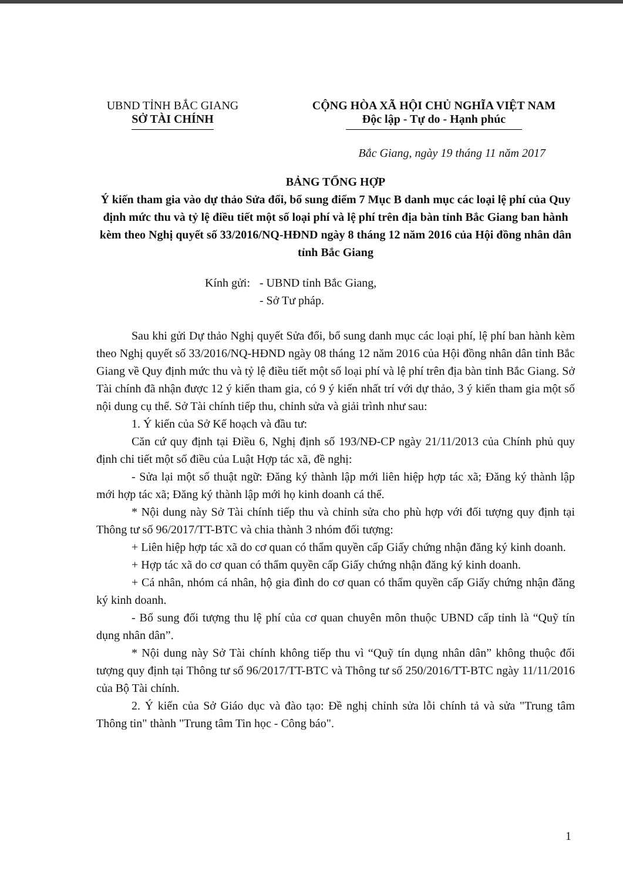UBND TỈNH BẮC GIANG
SỞ TÀI CHÍNH
CỘNG HÒA XÃ HỘI CHỦ NGHĨA VIỆT NAM
Độc lập - Tự do - Hạnh phúc
Bắc Giang, ngày 19 tháng 11 năm 2017
BẢNG TỔNG HỢP
Ý kiến tham gia vào dự thảo Sửa đổi, bổ sung điểm 7 Mục B danh mục các loại lệ phí của Quy định mức thu và tỷ lệ điều tiết một số loại phí và lệ phí trên địa bàn tỉnh Bắc Giang ban hành kèm theo Nghị quyết số 33/2016/NQ-HĐND ngày 8 tháng 12 năm 2016 của Hội đồng nhân dân tỉnh Bắc Giang
Kính gửi: - UBND tỉnh Bắc Giang,
- Sở Tư pháp.
Sau khi gửi Dự thảo Nghị quyết Sửa đổi, bổ sung danh mục các loại phí, lệ phí ban hành kèm theo Nghị quyết số 33/2016/NQ-HĐND ngày 08 tháng 12 năm 2016 của Hội đồng nhân dân tỉnh Bắc Giang về Quy định mức thu và tỷ lệ điều tiết một số loại phí và lệ phí trên địa bàn tỉnh Bắc Giang. Sở Tài chính đã nhận được 12 ý kiến tham gia, có 9 ý kiến nhất trí với dự thảo, 3 ý kiến tham gia một số nội dung cụ thể. Sở Tài chính tiếp thu, chỉnh sửa và giải trình như sau:
1. Ý kiến của Sở Kế hoạch và đầu tư:
Căn cứ quy định tại Điều 6, Nghị định số 193/NĐ-CP ngày 21/11/2013 của Chính phủ quy định chi tiết một số điều của Luật Hợp tác xã, đề nghị:
- Sửa lại một số thuật ngữ: Đăng ký thành lập mới liên hiệp hợp tác xã; Đăng ký thành lập mới hợp tác xã; Đăng ký thành lập mới họ kinh doanh cá thể.
* Nội dung này Sở Tài chính tiếp thu và chỉnh sửa cho phù hợp với đối tượng quy định tại Thông tư số 96/2017/TT-BTC và chia thành 3 nhóm đối tượng:
+ Liên hiệp hợp tác xã do cơ quan có thẩm quyền cấp Giấy chứng nhận đăng ký kinh doanh.
+ Hợp tác xã do cơ quan có thẩm quyền cấp Giấy chứng nhận đăng ký kinh doanh.
+ Cá nhân, nhóm cá nhân, hộ gia đình do cơ quan có thẩm quyền cấp Giấy chứng nhận đăng ký kinh doanh.
- Bổ sung đối tượng thu lệ phí của cơ quan chuyên môn thuộc UBND cấp tỉnh là “Quỹ tín dụng nhân dân”.
* Nội dung này Sở Tài chính không tiếp thu vì “Quỹ tín dụng nhân dân” không thuộc đối tượng quy định tại Thông tư số 96/2017/TT-BTC và Thông tư số 250/2016/TT-BTC ngày 11/11/2016 của Bộ Tài chính.
2. Ý kiến của Sở Giáo dục và đào tạo: Đề nghị chỉnh sửa lỗi chính tả và sửa "Trung tâm Thông tin" thành "Trung tâm Tin học - Công báo".
1